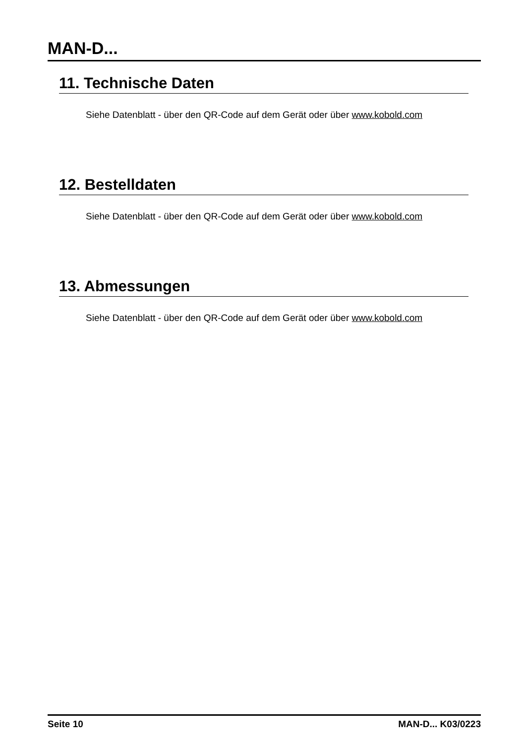MAN-D...
11. Technische Daten
Siehe Datenblatt - über den QR-Code auf dem Gerät oder über www.kobold.com
12. Bestelldaten
Siehe Datenblatt - über den QR-Code auf dem Gerät oder über www.kobold.com
13. Abmessungen
Siehe Datenblatt - über den QR-Code auf dem Gerät oder über www.kobold.com
Seite 10 MAN-D... K03/0223